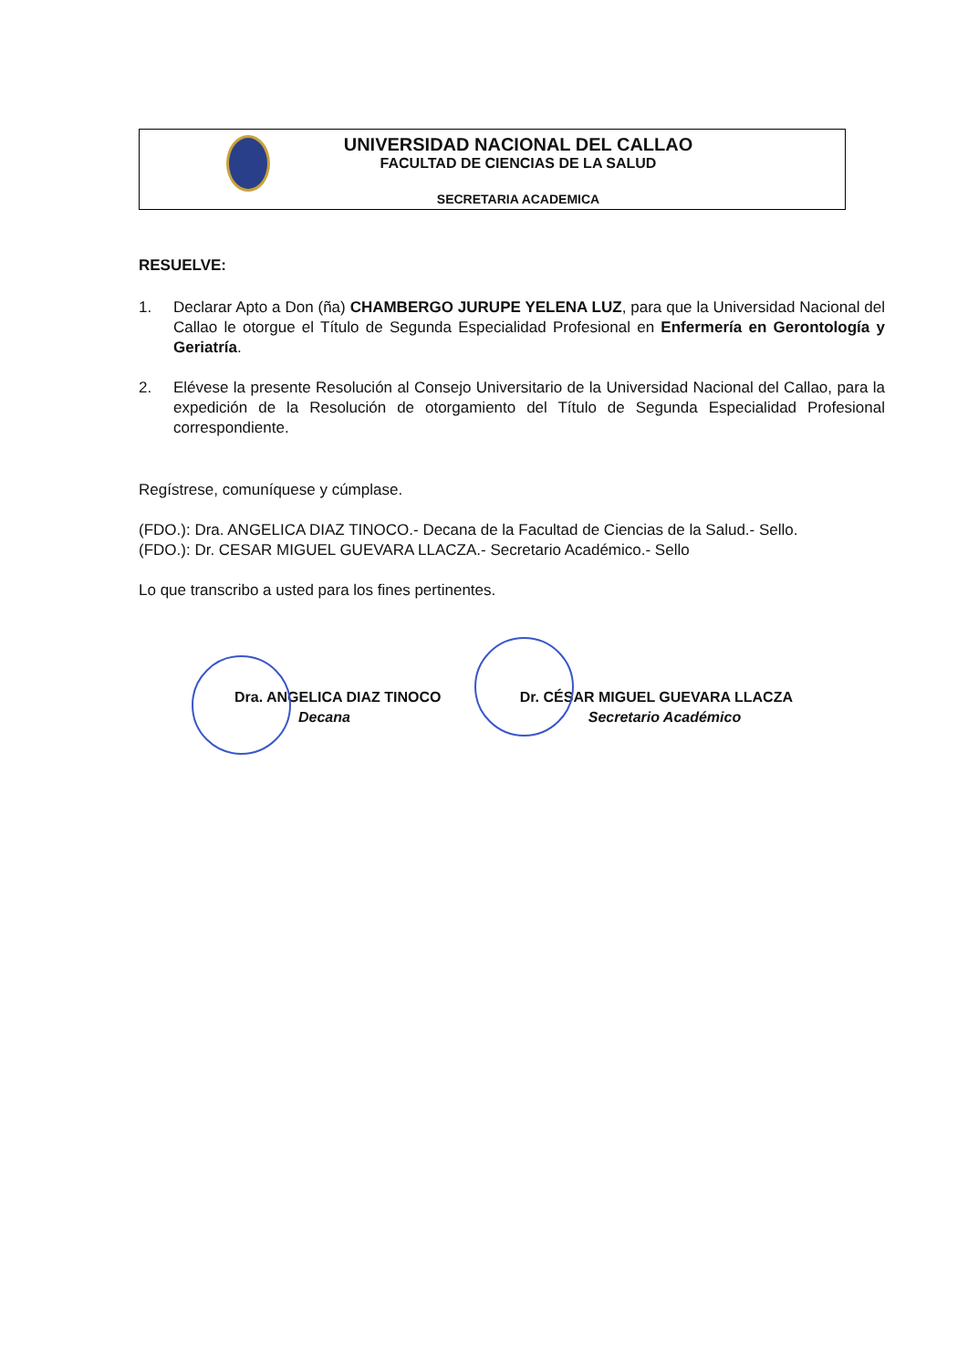UNIVERSIDAD NACIONAL DEL CALLAO
FACULTAD DE CIENCIAS DE LA SALUD
SECRETARIA ACADEMICA
RESUELVE:
1. Declarar Apto a Don (ña) CHAMBERGO JURUPE YELENA LUZ, para que la Universidad Nacional del Callao le otorgue el Título de Segunda Especialidad Profesional en Enfermería en Gerontología y Geriatría.
2. Elévese la presente Resolución al Consejo Universitario de la Universidad Nacional del Callao, para la expedición de la Resolución de otorgamiento del Título de Segunda Especialidad Profesional correspondiente.
Regístrese, comuníquese y cúmplase.
(FDO.): Dra. ANGELICA DIAZ TINOCO.- Decana de la Facultad de Ciencias de la Salud.- Sello.
(FDO.): Dr. CESAR MIGUEL GUEVARA LLACZA.- Secretario Académico.- Sello
Lo que transcribo a usted para los fines pertinentes.
Dra. ANGELICA DIAZ TINOCO
Decana
Dr. CÉSAR MIGUEL GUEVARA LLACZA
Secretario Académico